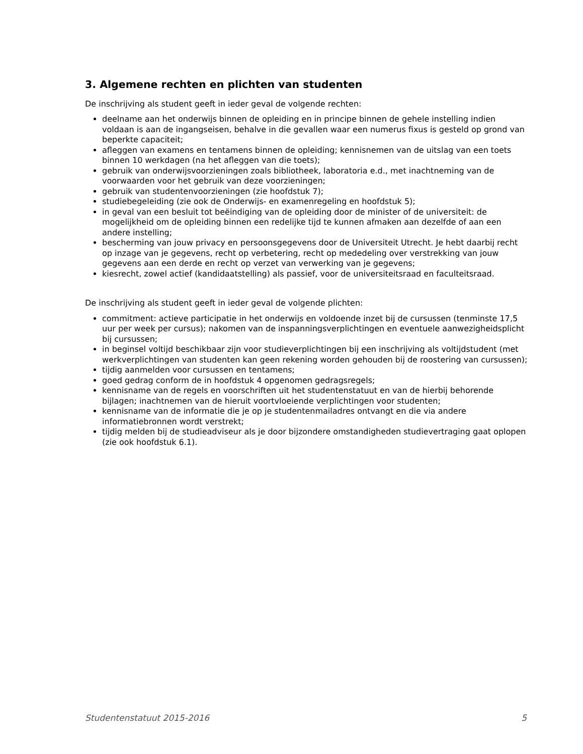3. Algemene rechten en plichten van studenten
De inschrijving als student geeft in ieder geval de volgende rechten:
deelname aan het onderwijs binnen de opleiding en in principe binnen de gehele instelling indien voldaan is aan de ingangseisen, behalve in die gevallen waar een numerus fixus is gesteld op grond van beperkte capaciteit;
afleggen van examens en tentamens binnen de opleiding; kennisnemen van de uitslag van een toets binnen 10 werkdagen (na het afleggen van die toets);
gebruik van onderwijsvoorzieningen zoals bibliotheek, laboratoria e.d., met inachtneming van de voorwaarden voor het gebruik van deze voorzieningen;
gebruik van studentenvoorzieningen (zie hoofdstuk 7);
studiebegeleiding (zie ook de Onderwijs- en examenregeling en hoofdstuk 5);
in geval van een besluit tot beëindiging van de opleiding door de minister of de universiteit: de mogelijkheid om de opleiding binnen een redelijke tijd te kunnen afmaken aan dezelfde of aan een andere instelling;
bescherming van jouw privacy en persoonsgegevens door de Universiteit Utrecht. Je hebt daarbij recht op inzage van je gegevens, recht op verbetering, recht op mededeling over verstrekking van jouw gegevens aan een derde en recht op verzet van verwerking van je gegevens;
kiesrecht, zowel actief (kandidaatstelling) als passief, voor de universiteitsraad en faculteitsraad.
De inschrijving als student geeft in ieder geval de volgende plichten:
commitment: actieve participatie in het onderwijs en voldoende inzet bij de cursussen (tenminste 17,5 uur per week per cursus); nakomen van de inspanningsverplichtingen en eventuele aanwezigheidsplicht bij cursussen;
in beginsel voltijd beschikbaar zijn voor studieverplichtingen bij een inschrijving als voltijdstudent (met werkverplichtingen van studenten kan geen rekening worden gehouden bij de roostering van cursussen);
tijdig aanmelden voor cursussen en tentamens;
goed gedrag conform de in hoofdstuk 4 opgenomen gedragsregels;
kennisname van de regels en voorschriften uit het studentenstatuut en van de hierbij behorende bijlagen; inachtnemen van de hieruit voortvloeiende verplichtingen voor studenten;
kennisname van de informatie die je op je studentenmailadres ontvangt en die via andere informatiebronnen wordt verstrekt;
tijdig melden bij de studieadviseur als je door bijzondere omstandigheden studievertraging gaat oplopen (zie ook hoofdstuk 6.1).
Studentenstatuut 2015-2016 5